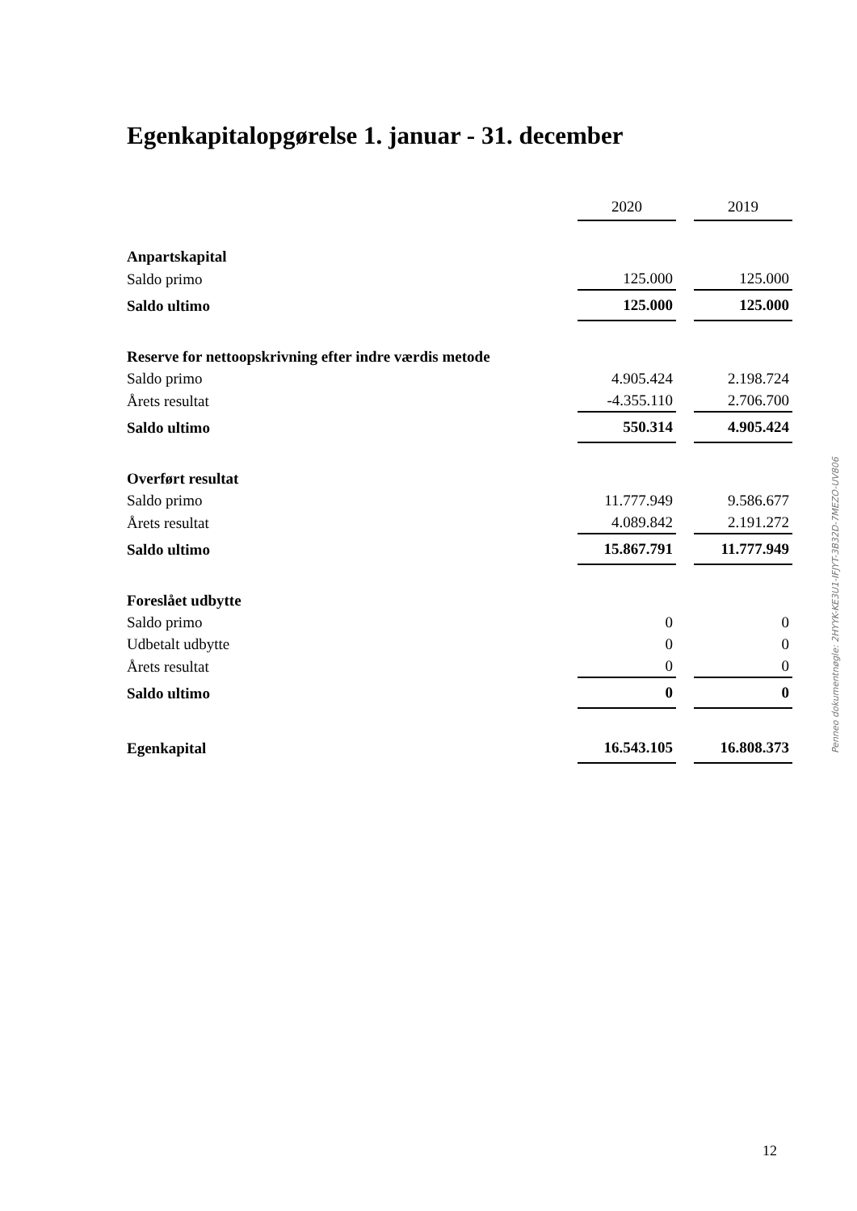Egenkapitalopgørelse 1. januar - 31. december
| | 2020 | | 2019 |
| --- | --- | --- | --- |
| Anpartskapital | | | |
| Saldo primo | 125.000 | | 125.000 |
| Saldo ultimo | 125.000 | | 125.000 |
| Reserve for nettoopskrivning efter indre værdis metode | | | |
| Saldo primo | 4.905.424 | | 2.198.724 |
| Årets resultat | -4.355.110 | | 2.706.700 |
| Saldo ultimo | 550.314 | | 4.905.424 |
| Overført resultat | | | |
| Saldo primo | 11.777.949 | | 9.586.677 |
| Årets resultat | 4.089.842 | | 2.191.272 |
| Saldo ultimo | 15.867.791 | | 11.777.949 |
| Foreslået udbytte | | | |
| Saldo primo | 0 | | 0 |
| Udbetalt udbytte | 0 | | 0 |
| Årets resultat | 0 | | 0 |
| Saldo ultimo | 0 | | 0 |
| Egenkapital | 16.543.105 | | 16.808.373 |
Penneo dokumentnøgle: 2HYYK-KE3U1-IFJYT-3B32D-7MEZO-UV806
12